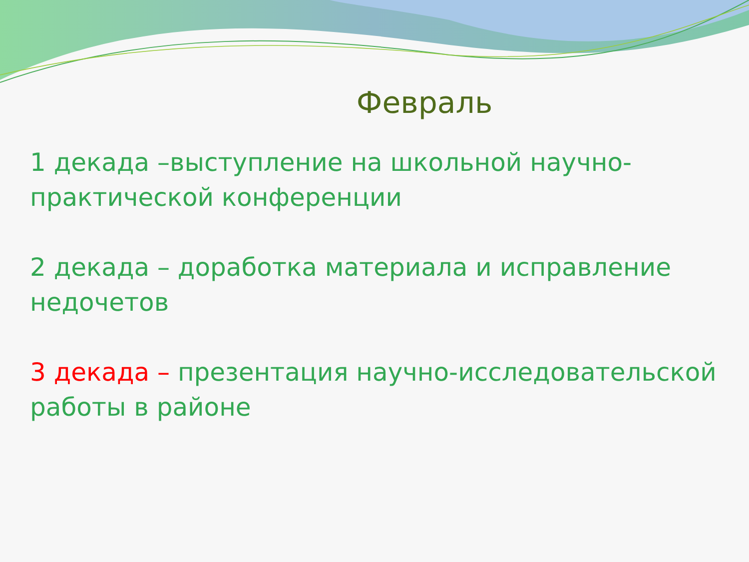Февраль
1 декада –выступление на школьной научно-практической конференции
2 декада – доработка материала и исправление недочетов
3 декада – презентация научно-исследовательской работы в районе